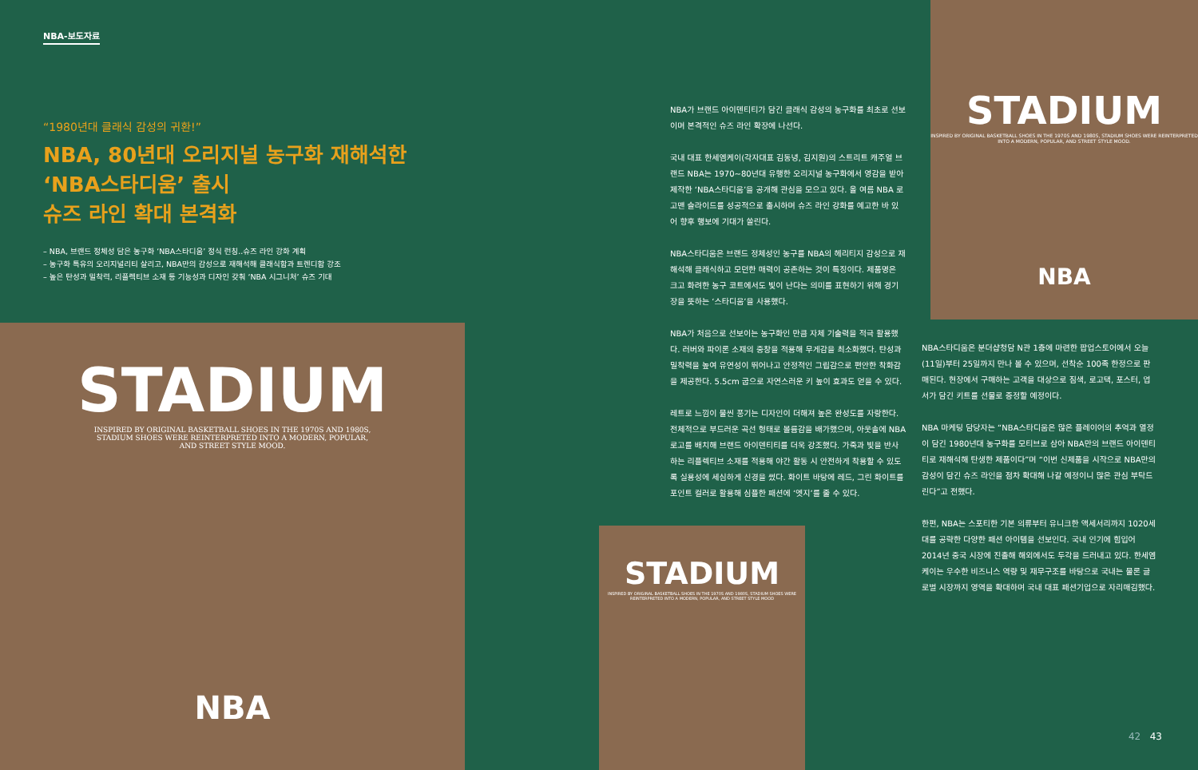NBA-보도자료
“1980년대 클래식 감성의 귀환!”
NBA, 80년대 오리지널 농구화 재해석한
‘NBA스타디움’ 출시
슈즈 라인 확대 본격화
– NBA, 브랜드 정체성 담은 농구화 ‘NBA스타디움’ 정식 런칭..슈즈 라인 강화 계획
– 농구화 특유의 오리지널리티 살리고, NBA만의 감성으로 재해석해 클래식함과 트렌디함 강조
– 높은 탄성과 밀착력, 리플렉티브 소재 등 기능성과 디자인 갖춰 ‘NBA 시그니처’ 슈즈 기대
STADIUM
INSPIRED BY ORIGINAL BASKETBALL SHOES IN THE 1970S AND 1980S,
STADIUM SHOES WERE REINTERPRETED INTO A MODERN, POPULAR,
AND STREET STYLE MOOD.
NBA
STADIUM
INSPIRED BY ORIGINAL BASKETBALL SHOES IN THE 1970S AND 1980S, STADIUM SHOES WERE REINTERPRETED INTO A MODERN, POPULAR, AND STREET STYLE MOOD
STADIUM
INSPIRED BY ORIGINAL BASKETBALL SHOES IN THE 1970S AND 1980S, STADIUM SHOES WERE REINTERPRETED INTO A MODERN, POPULAR, AND STREET STYLE MOOD.
NBA
NBA가 브랜드 아이덴티티가 담긴 클래식 감성의 농구화를 최초로 선보이며 본격적인 슈즈 라인 확장에 나선다.
국내 대표 한세엠케이(각자대표 김동녕, 김지원)의 스트리트 캐주얼 브랜드 NBA는 1970~80년대 유행한 오리지널 농구화에서 영감을 받아 제작한 ‘NBA스타디움’을 공개해 관심을 모으고 있다. 올 여름 NBA 로고맨 슬라이드를 성공적으로 출시하며 슈즈 라인 강화를 예고한 바 있어 향후 행보에 기대가 쏠린다.
NBA스타디움은 브랜드 정체성인 농구를 NBA의 헤리티지 감성으로 재해석해 클래식하고 모던한 매력이 공존하는 것이 특징이다. 제품명은 크고 화려한 농구 코트에서도 빛이 난다는 의미를 표현하기 위해 경기장을 뜻하는 ‘스타디움’을 사용했다.
NBA가 처음으로 선보이는 농구화인 만큼 자체 기술력을 적극 활용했다. 러버와 파이론 소재의 중창을 적용해 무게감을 최소화했다. 탄성과 밀착력을 높여 유연성이 뛰어나고 안정적인 그립감으로 편안한 착화감을 제공한다. 5.5cm 굽으로 자연스러운 키 높이 효과도 얻을 수 있다.
레트로 느낌이 물씬 풍기는 디자인이 더해져 높은 완성도를 자랑한다. 전체적으로 부드러운 곡선 형태로 볼륨감을 배가했으며, 아웃솔에 NBA 로고를 배치해 브랜드 아이덴티티를 더욱 강조했다. 가죽과 빛을 반사하는 리플렉티브 소재를 적용해 야간 활동 시 안전하게 착용할 수 있도록 실용성에 세심하게 신경을 썼다. 화이트 바탕에 레드, 그린 화이트를 포인트 컬러로 활용해 심플한 패션에 ‘엣지’를 줄 수 있다.
NBA스타디움은 분더샵청담 N관 1층에 마련한 팝업스토어에서 오늘(11일)부터 25일까지 만나 볼 수 있으며, 선착순 100족 한정으로 판매된다. 현장에서 구매하는 고객을 대상으로 짐색, 로고택, 포스터, 엽서가 담긴 키트를 선물로 증정할 예정이다.
NBA 마케팅 담당자는 “NBA스타디움은 많은 플레이어의 추억과 열정이 담긴 1980년대 농구화를 모티브로 삼아 NBA만의 브랜드 아이덴티티로 재해석해 탄생한 제품이다”며 “이번 신제품을 시작으로 NBA만의 감성이 담긴 슈즈 라인을 점차 확대해 나갈 예정이니 많은 관심 부탁드린다”고 전했다.
한편, NBA는 스포티한 기본 의류부터 유니크한 액세서리까지 1020세대를 공략한 다양한 패션 아이템을 선보인다. 국내 인기에 힘입어 2014년 중국 시장에 진출해 해외에서도 두각을 드러내고 있다. 한세엠케이는 우수한 비즈니스 역량 및 재무구조를 바탕으로 국내는 물론 글로벌 시장까지 영역을 확대하며 국내 대표 패션기업으로 자리매김했다.
42 43